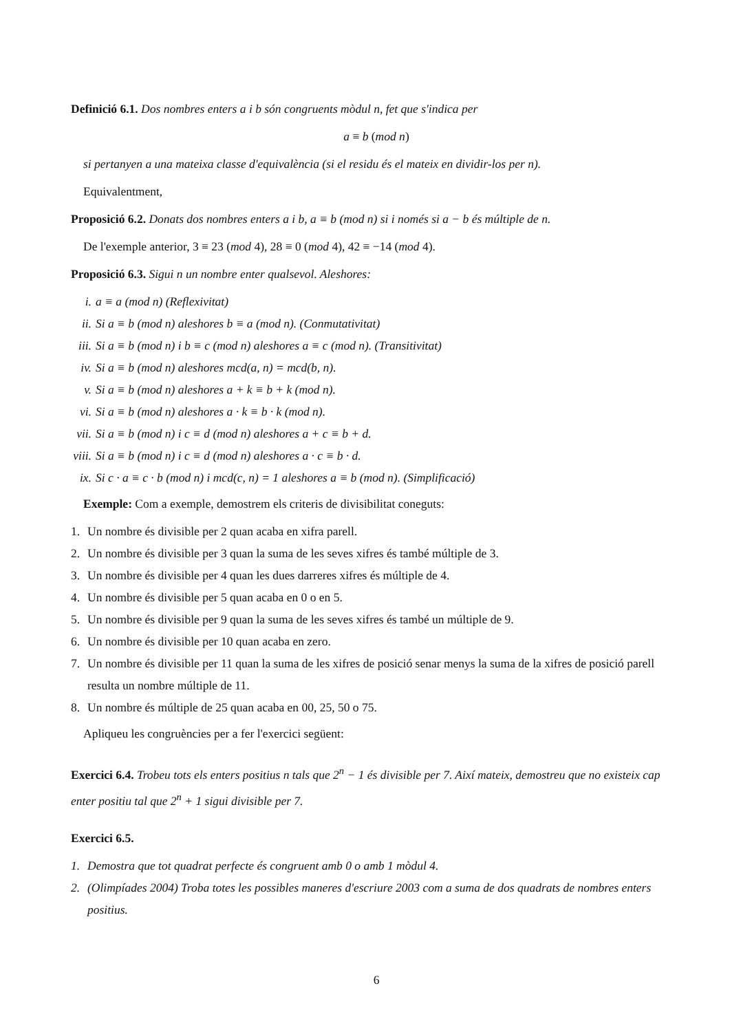Definició 6.1. Dos nombres enters a i b són congruents mòdul n, fet que s'indica per
a ≡ b (mod n)
si pertanyen a una mateixa classe d'equivalència (si el residu és el mateix en dividir-los per n).
Equivalentment,
Proposició 6.2. Donats dos nombres enters a i b, a ≡ b (mod n) si i només si a − b és múltiple de n.
De l'exemple anterior, 3 ≡ 23 (mod 4), 28 ≡ 0 (mod 4), 42 ≡ −14 (mod 4).
Proposició 6.3. Sigui n un nombre enter qualsevol. Aleshores:
i. a ≡ a (mod n) (Reflexivitat)
ii. Si a ≡ b (mod n) aleshores b ≡ a (mod n). (Conmutativitat)
iii. Si a ≡ b (mod n) i b ≡ c (mod n) aleshores a ≡ c (mod n). (Transitivitat)
iv. Si a ≡ b (mod n) aleshores mcd(a, n) = mcd(b, n).
v. Si a ≡ b (mod n) aleshores a + k ≡ b + k (mod n).
vi. Si a ≡ b (mod n) aleshores a · k ≡ b · k (mod n).
vii. Si a ≡ b (mod n) i c ≡ d (mod n) aleshores a + c ≡ b + d.
viii. Si a ≡ b (mod n) i c ≡ d (mod n) aleshores a · c ≡ b · d.
ix. Si c · a ≡ c · b (mod n) i mcd(c, n) = 1 aleshores a ≡ b (mod n). (Simplificació)
Exemple: Com a exemple, demostrem els criteris de divisibilitat coneguts:
1. Un nombre és divisible per 2 quan acaba en xifra parell.
2. Un nombre és divisible per 3 quan la suma de les seves xifres és també múltiple de 3.
3. Un nombre és divisible per 4 quan les dues darreres xifres és múltiple de 4.
4. Un nombre és divisible per 5 quan acaba en 0 o en 5.
5. Un nombre és divisible per 9 quan la suma de les seves xifres és també un múltiple de 9.
6. Un nombre és divisible per 10 quan acaba en zero.
7. Un nombre és divisible per 11 quan la suma de les xifres de posició senar menys la suma de la xifres de posició parell resulta un nombre múltiple de 11.
8. Un nombre és múltiple de 25 quan acaba en 00, 25, 50 o 75.
Apliqueu les congruències per a fer l'exercici següent:
Exercici 6.4. Trobeu tots els enters positius n tals que 2<sup>n</sup> − 1 és divisible per 7. Així mateix, demostreu que no existeix cap enter positiu tal que 2<sup>n</sup> + 1 sigui divisible per 7.
Exercici 6.5.
1. Demostra que tot quadrat perfecte és congruent amb 0 o amb 1 mòdul 4.
2. (Olimpíades 2004) Troba totes les possibles maneres d'escriure 2003 com a suma de dos quadrats de nombres enters positius.
6